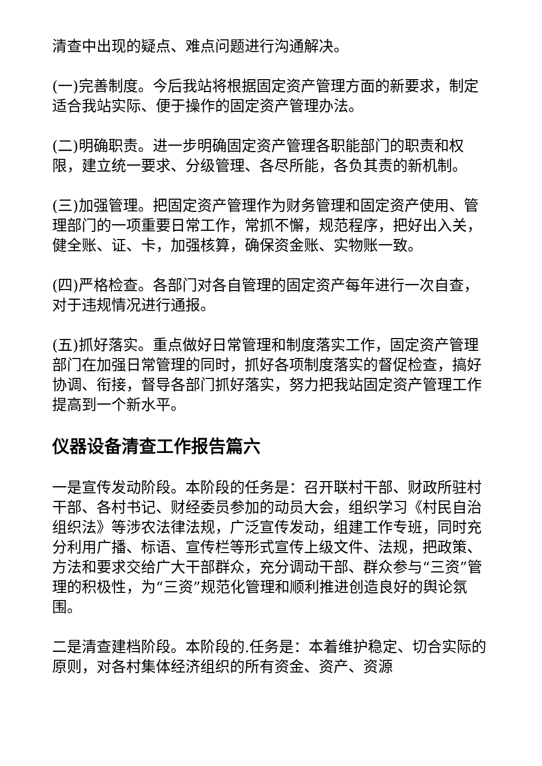清查中出现的疑点、难点问题进行沟通解决。
(一)完善制度。今后我站将根据固定资产管理方面的新要求，制定适合我站实际、便于操作的固定资产管理办法。
(二)明确职责。进一步明确固定资产管理各职能部门的职责和权限，建立统一要求、分级管理、各尽所能，各负其责的新机制。
(三)加强管理。把固定资产管理作为财务管理和固定资产使用、管理部门的一项重要日常工作，常抓不懈，规范程序，把好出入关，健全账、证、卡，加强核算，确保资金账、实物账一致。
(四)严格检查。各部门对各自管理的固定资产每年进行一次自查，对于违规情况进行通报。
(五)抓好落实。重点做好日常管理和制度落实工作，固定资产管理部门在加强日常管理的同时，抓好各项制度落实的督促检查，搞好协调、衔接，督导各部门抓好落实，努力把我站固定资产管理工作提高到一个新水平。
仪器设备清查工作报告篇六
一是宣传发动阶段。本阶段的任务是：召开联村干部、财政所驻村干部、各村书记、财经委员参加的动员大会，组织学习《村民自治组织法》等涉农法律法规，广泛宣传发动，组建工作专班，同时充分利用广播、标语、宣传栏等形式宣传上级文件、法规，把政策、方法和要求交给广大干部群众，充分调动干部、群众参与“三资”管理的积极性，为“三资”规范化管理和顺利推进创造良好的舆论氛围。
二是清查建档阶段。本阶段的.任务是：本着维护稳定、切合实际的原则，对各村集体经济组织的所有资金、资产、资源